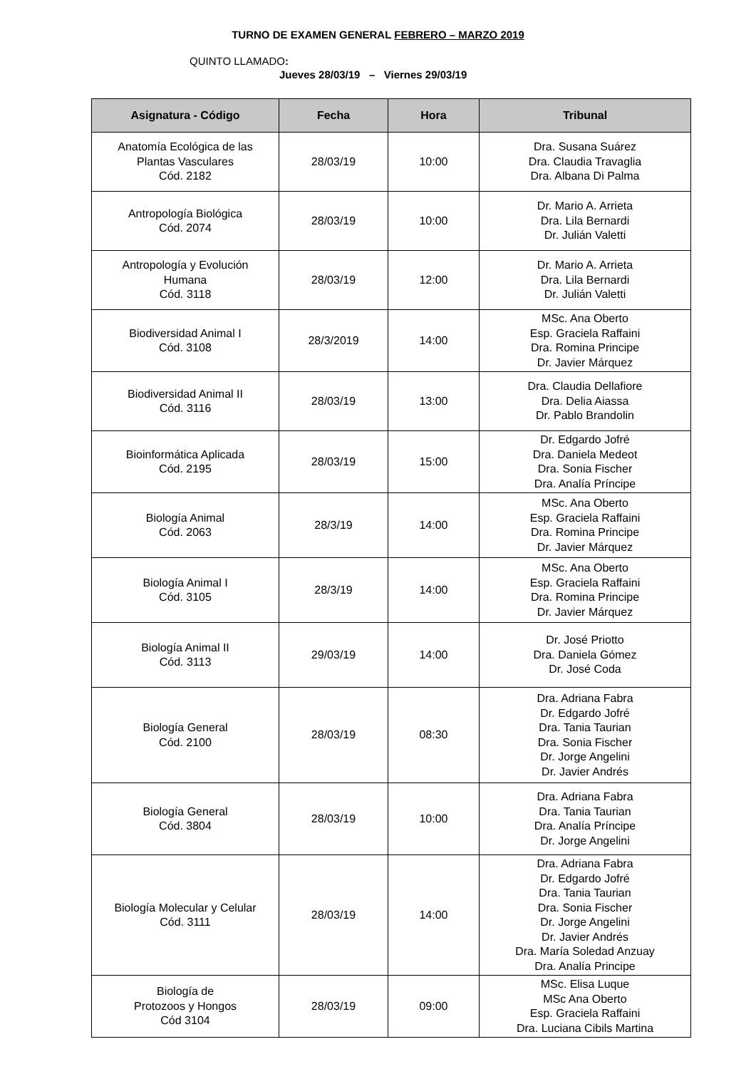TURNO DE EXAMEN GENERAL FEBRERO – MARZO 2019
QUINTO LLAMADO:
Jueves 28/03/19 – Viernes 29/03/19
| Asignatura - Código | Fecha | Hora | Tribunal |
| --- | --- | --- | --- |
| Anatomía Ecológica de las Plantas Vasculares Cód. 2182 | 28/03/19 | 10:00 | Dra. Susana Suárez Dra. Claudia Travaglia Dra. Albana Di Palma |
| Antropología Biológica Cód. 2074 | 28/03/19 | 10:00 | Dr. Mario A. Arrieta Dra. Lila Bernardi Dr. Julián Valetti |
| Antropología y Evolución Humana Cód. 3118 | 28/03/19 | 12:00 | Dr. Mario A. Arrieta Dra. Lila Bernardi Dr. Julián Valetti |
| Biodiversidad Animal I Cód. 3108 | 28/3/2019 | 14:00 | MSc. Ana Oberto Esp. Graciela Raffaini Dra. Romina Principe Dr. Javier Márquez |
| Biodiversidad Animal II Cód. 3116 | 28/03/19 | 13:00 | Dra. Claudia Dellafiore Dra. Delia Aiassa Dr. Pablo Brandolin |
| Bioinformática Aplicada Cód. 2195 | 28/03/19 | 15:00 | Dr. Edgardo Jofré Dra. Daniela Medeot Dra. Sonia Fischer Dra. Analía Príncipe |
| Biología Animal Cód. 2063 | 28/3/19 | 14:00 | MSc. Ana Oberto Esp. Graciela Raffaini Dra. Romina Principe Dr. Javier Márquez |
| Biología Animal I Cód. 3105 | 28/3/19 | 14:00 | MSc. Ana Oberto Esp. Graciela Raffaini Dra. Romina Principe Dr. Javier Márquez |
| Biología Animal II Cód. 3113 | 29/03/19 | 14:00 | Dr. José Priotto Dra. Daniela Gómez Dr. José Coda |
| Biología General Cód. 2100 | 28/03/19 | 08:30 | Dra. Adriana Fabra Dr. Edgardo Jofré Dra. Tania Taurian Dra. Sonia Fischer Dr. Jorge Angelini Dr. Javier Andrés |
| Biología General Cód. 3804 | 28/03/19 | 10:00 | Dra. Adriana Fabra Dra. Tania Taurian Dra. Analía Príncipe Dr. Jorge Angelini |
| Biología Molecular y Celular Cód. 3111 | 28/03/19 | 14:00 | Dra. Adriana Fabra Dr. Edgardo Jofré Dra. Tania Taurian Dra. Sonia Fischer Dr. Jorge Angelini Dr. Javier Andrés Dra. María Soledad Anzuay Dra. Analía Principe |
| Biología de Protozoos y Hongos Cód 3104 | 28/03/19 | 09:00 | MSc. Elisa Luque MSc Ana Oberto Esp. Graciela Raffaini Dra. Luciana Cibils Martina |